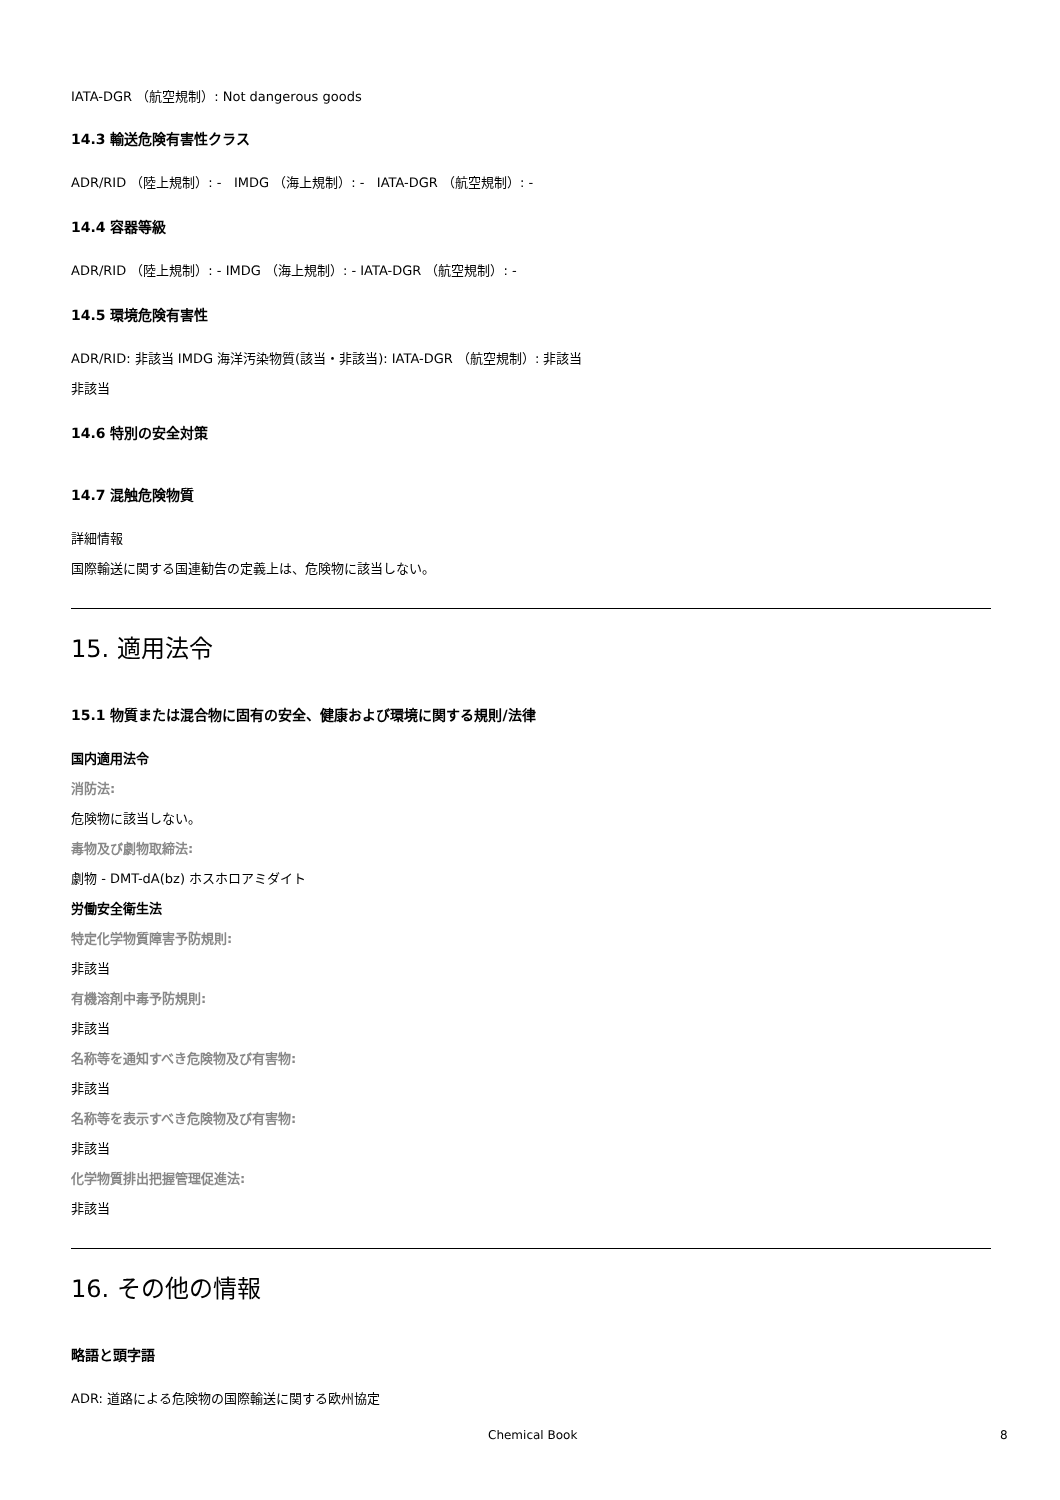IATA-DGR （航空規制）: Not dangerous goods
14.3 輸送危険有害性クラス
ADR/RID （陸上規制）: - IMDG （海上規制）: - IATA-DGR （航空規制）: -
14.4 容器等級
ADR/RID （陸上規制）: - IMDG （海上規制）: - IATA-DGR （航空規制）: -
14.5 環境危険有害性
ADR/RID: 非該当 IMDG 海洋汚染物質(該当・非該当): IATA-DGR （航空規制）: 非該当
非該当
14.6 特別の安全対策
14.7 混触危険物質
詳細情報
国際輸送に関する国連勧告の定義上は、危険物に該当しない。
15. 適用法令
15.1 物質または混合物に固有の安全、健康および環境に関する規則/法律
国内適用法令
消防法:
危険物に該当しない。
毒物及び劇物取締法:
劇物 - DMT-dA(bz) ホスホロアミダイト
労働安全衛生法
特定化学物質障害予防規則:
非該当
有機溶剤中毒予防規則:
非該当
名称等を通知すべき危険物及び有害物:
非該当
名称等を表示すべき危険物及び有害物:
非該当
化学物質排出把握管理促進法:
非該当
16. その他の情報
略語と頭字語
ADR: 道路による危険物の国際輸送に関する欧州協定
Chemical Book 8